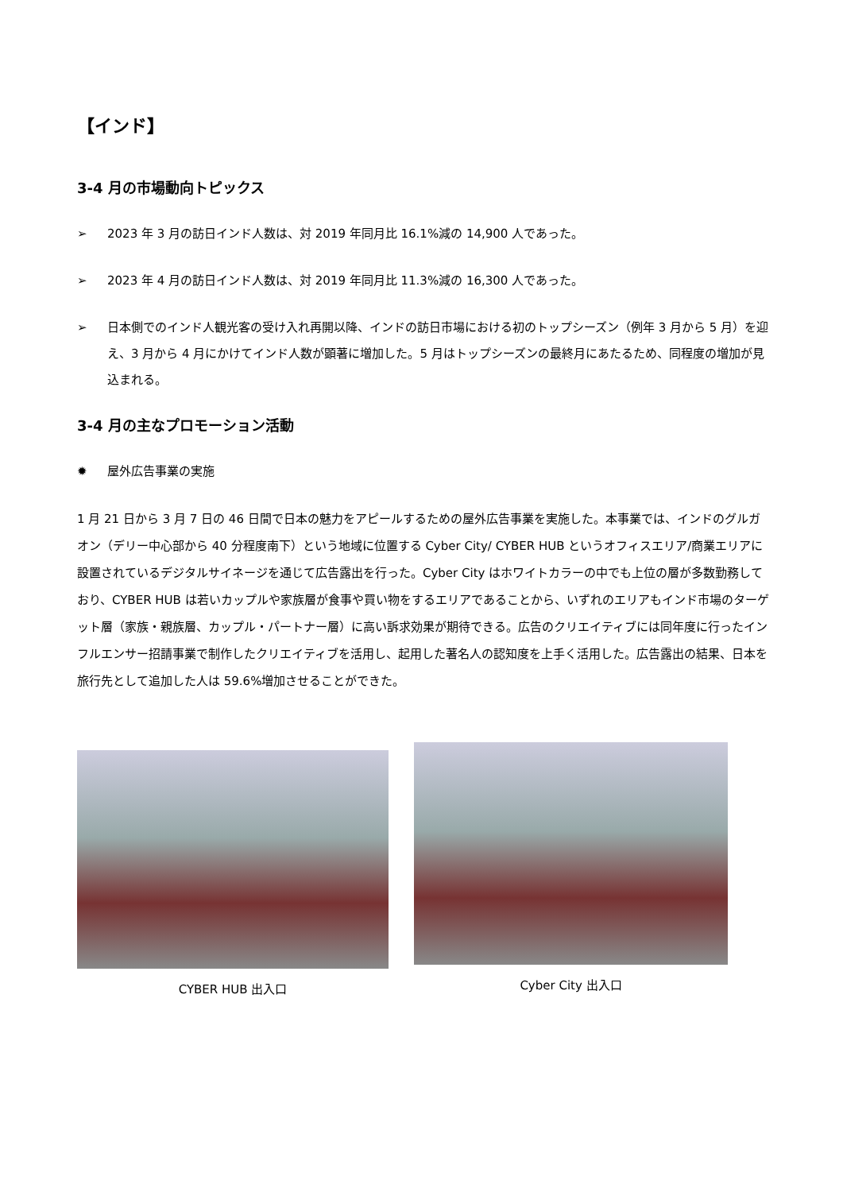【インド】
3-4 月の市場動向トピックス
➢ 2023 年 3 月の訪日インド人数は、対 2019 年同月比 16.1%減の 14,900 人であった。
➢ 2023 年 4 月の訪日インド人数は、対 2019 年同月比 11.3%減の 16,300 人であった。
➢ 日本側でのインド人観光客の受け入れ再開以降、インドの訪日市場における初のトップシーズン（例年 3 月から 5 月）を迎え、3 月から 4 月にかけてインド人数が顕著に増加した。5 月はトップシーズンの最終月にあたるため、同程度の増加が見込まれる。
3-4 月の主なプロモーション活動
✹ 屋外広告事業の実施
1 月 21 日から 3 月 7 日の 46 日間で日本の魅力をアピールするための屋外広告事業を実施した。本事業では、インドのグルガオン（デリー中心部から 40 分程度南下）という地域に位置する Cyber City/ CYBER HUB というオフィスエリア/商業エリアに設置されているデジタルサイネージを通じて広告露出を行った。Cyber City はホワイトカラーの中でも上位の層が多数勤務しており、CYBER HUB は若いカップルや家族層が食事や買い物をするエリアであることから、いずれのエリアもインド市場のターゲット層（家族・親族層、カップル・パートナー層）に高い訴求効果が期待できる。広告のクリエイティブには同年度に行ったインフルエンサー招請事業で制作したクリエイティブを活用し、起用した著名人の認知度を上手く活用した。広告露出の結果、日本を旅行先として追加した人は 59.6%増加させることができた。
CYBER HUB 出入口
Cyber City 出入口